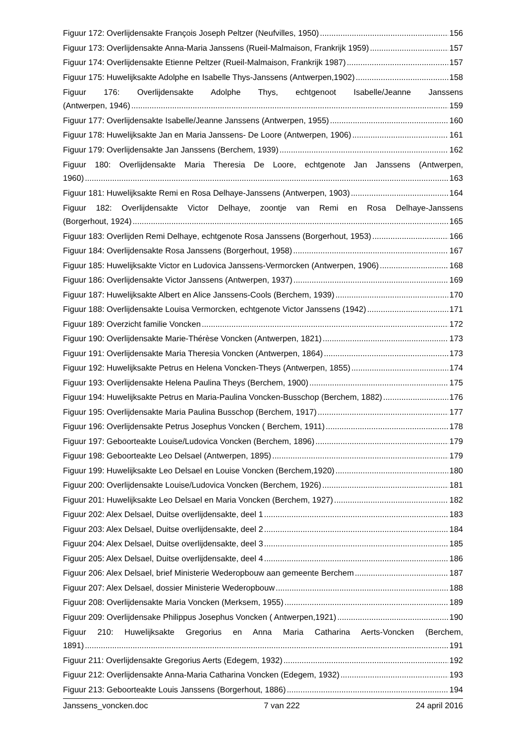Figuur 172: Overlijdensakte François Joseph Peltzer (Neufvilles, 1950) 156
Figuur 173: Overlijdensakte Anna-Maria Janssens (Rueil-Malmaison, Frankrijk 1959) 157
Figuur 174: Overlijdensakte Etienne Peltzer (Rueil-Malmaison, Frankrijk 1987) 157
Figuur 175: Huwelijksakte Adolphe en Isabelle Thys-Janssens (Antwerpen,1902) 158
Figuur 176: Overlijdensakte Adolphe Thys, echtgenoot Isabelle/Jeanne Janssens
(Antwerpen, 1946) 159
Figuur 177: Overlijdensakte Isabelle/Jeanne Janssens (Antwerpen, 1955) 160
Figuur 178: Huwelijksakte Jan en Maria Janssens- De Loore (Antwerpen, 1906) 161
Figuur 179: Overlijdensakte Jan Janssens (Berchem, 1939) 162
Figuur 180: Overlijdensakte Maria Theresia De Loore, echtgenote Jan Janssens (Antwerpen,
1960) 163
Figuur 181: Huwelijksakte Remi en Rosa Delhaye-Janssens (Antwerpen, 1903) 164
Figuur 182: Overlijdensakte Victor Delhaye, zoontje van Remi en Rosa Delhaye-Janssens
(Borgerhout, 1924) 165
Figuur 183: Overlijden Remi Delhaye, echtgenote Rosa Janssens (Borgerhout, 1953) 166
Figuur 184: Overlijdensakte Rosa Janssens (Borgerhout, 1958) 167
Figuur 185: Huwelijksakte Victor en Ludovica Janssens-Vermorcken (Antwerpen, 1906) 168
Figuur 186: Overlijdensakte Victor Janssens (Antwerpen, 1937) 169
Figuur 187: Huwelijksakte Albert en Alice Janssens-Cools (Berchem, 1939) 170
Figuur 188: Overlijdensakte Louisa Vermorcken, echtgenote Victor Janssens (1942) 171
Figuur 189: Overzicht familie Voncken 172
Figuur 190: Overlijdensakte Marie-Thérèse Voncken (Antwerpen, 1821) 173
Figuur 191: Overlijdensakte Maria Theresia Voncken (Antwerpen, 1864) 173
Figuur 192: Huwelijksakte Petrus en Helena Voncken-Theys (Antwerpen, 1855) 174
Figuur 193: Overlijdensakte Helena Paulina Theys (Berchem, 1900) 175
Figuur 194: Huwelijksakte Petrus en Maria-Paulina Voncken-Busschop (Berchem, 1882) 176
Figuur 195: Overlijdensakte Maria Paulina Busschop (Berchem, 1917) 177
Figuur 196: Overlijdensakte Petrus Josephus Voncken ( Berchem, 1911) 178
Figuur 197: Geboorteakte Louise/Ludovica Voncken (Berchem, 1896) 179
Figuur 198: Geboorteakte Leo Delsael (Antwerpen, 1895) 179
Figuur 199: Huwelijksakte Leo Delsael en Louise Voncken (Berchem,1920) 180
Figuur 200: Overlijdensakte Louise/Ludovica Voncken (Berchem, 1926) 181
Figuur 201: Huwelijksakte Leo Delsael en Maria Voncken (Berchem, 1927) 182
Figuur 202: Alex Delsael, Duitse overlijdensakte, deel 1 183
Figuur 203: Alex Delsael, Duitse overlijdensakte, deel 2 184
Figuur 204: Alex Delsael, Duitse overlijdensakte, deel 3 185
Figuur 205: Alex Delsael, Duitse overlijdensakte, deel 4 186
Figuur 206: Alex Delsael, brief Ministerie Wederopbouw aan gemeente Berchem 187
Figuur 207: Alex Delsael, dossier Ministerie Wederopbouw 188
Figuur 208: Overlijdensakte Maria Voncken (Merksem, 1955) 189
Figuur 209: Overlijdensake Philippus Josephus Voncken ( Antwerpen,1921) 190
Figuur 210: Huwelijksakte Gregorius en Anna Maria Catharina Aerts-Voncken (Berchem,
1891) 191
Figuur 211: Overlijdensakte Gregorius Aerts (Edegem, 1932) 192
Figuur 212: Overlijdensakte Anna-Maria Catharina Voncken (Edegem, 1932) 193
Figuur 213: Geboorteakte Louis Janssens (Borgerhout, 1886) 194
Janssens_voncken.doc 7 van 222 24 april 2016